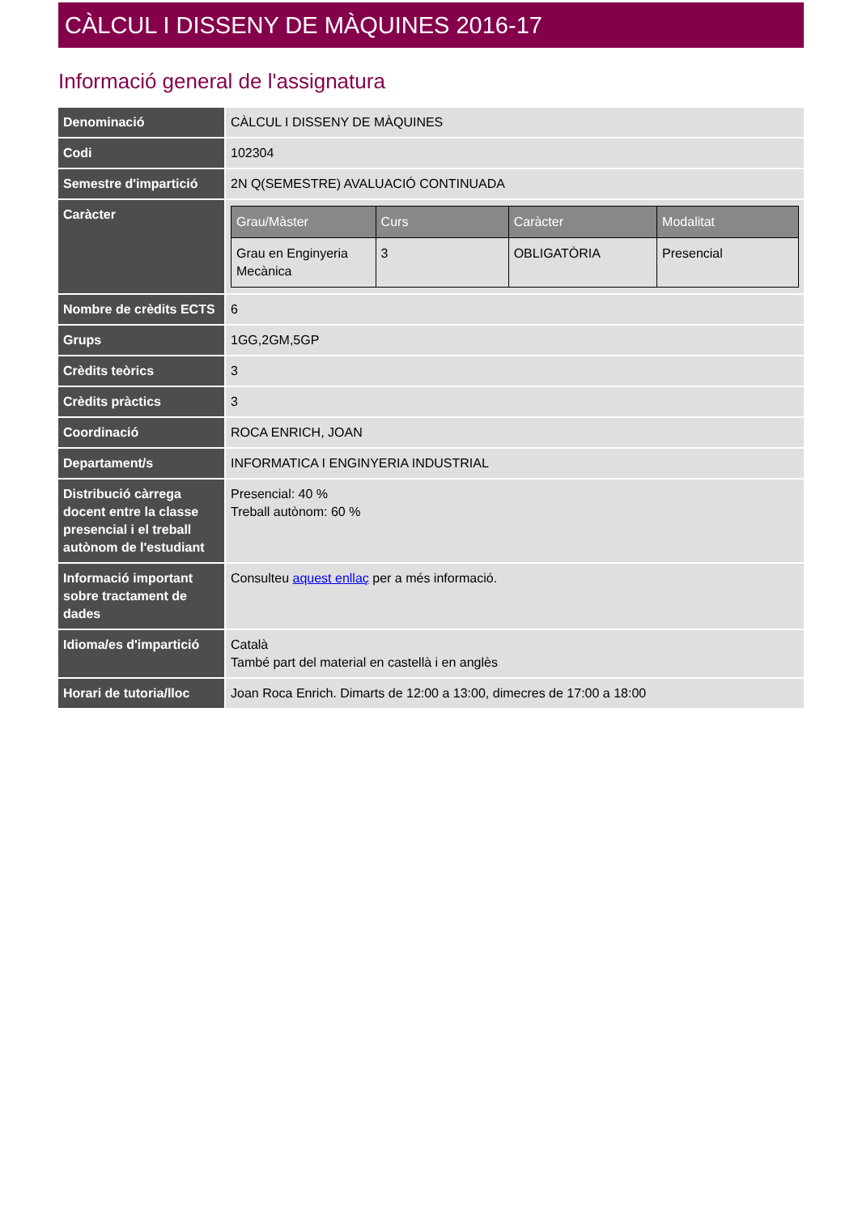CÀLCUL I DISSENY DE MÀQUINES 2016-17
Informació general de l'assignatura
| Denominació | CÀLCUL I DISSENY DE MÀQUINES |
| Codi | 102304 |
| Semestre d'impartició | 2N Q(SEMESTRE) AVALUACIÓ CONTINUADA |
| Caràcter | / Grau/Màster / Curs / Caràcter / Modalitat / / --- / --- / --- / --- / / Grau en Enginyeria Mecànica / 3 / OBLIGATÒRIA / Presencial / |
| Nombre de crèdits ECTS | 6 |
| Grups | 1GG,2GM,5GP |
| Crèdits teòrics | 3 |
| Crèdits pràctics | 3 |
| Coordinació | ROCA ENRICH, JOAN |
| Departament/s | INFORMATICA I ENGINYERIA INDUSTRIAL |
| Distribució càrrega docent entre la classe presencial i el treball autònom de l'estudiant | Presencial: 40 % Treball autònom: 60 % |
| Informació important sobre tractament de dades | Consulteu aquest enllaç per a més informació. |
| Idioma/es d'impartició | Català També part del material en castellà i en anglès |
| Horari de tutoria/lloc | Joan Roca Enrich. Dimarts de 12:00 a 13:00, dimecres de 17:00 a 18:00 |